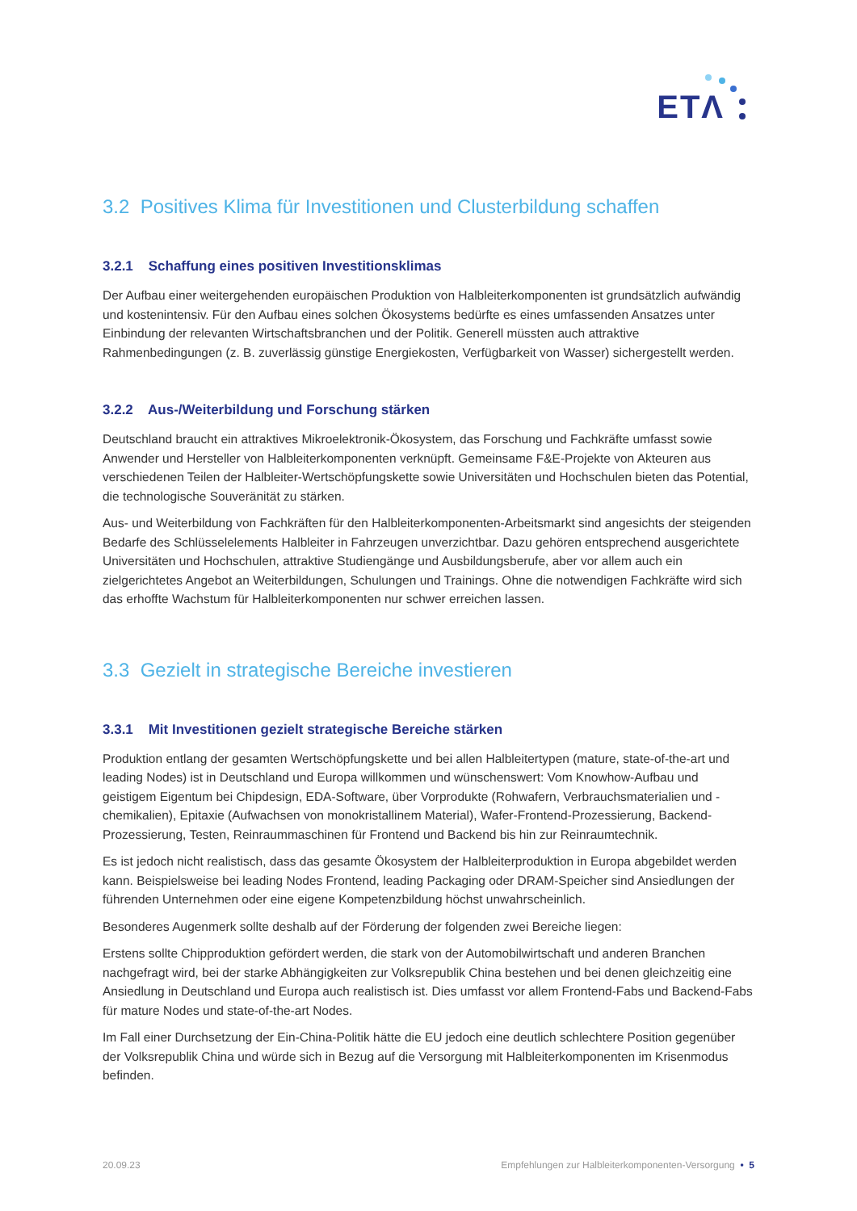ETΛ
3.2 Positives Klima für Investitionen und Clusterbildung schaffen
3.2.1 Schaffung eines positiven Investitionsklimas
Der Aufbau einer weitergehenden europäischen Produktion von Halbleiterkomponenten ist grundsätzlich aufwändig und kostenintensiv. Für den Aufbau eines solchen Ökosystems bedürfte es eines umfassenden Ansatzes unter Einbindung der relevanten Wirtschaftsbranchen und der Politik. Generell müssten auch attraktive Rahmenbedingungen (z. B. zuverlässig günstige Energiekosten, Verfügbarkeit von Wasser) sichergestellt werden.
3.2.2 Aus-/Weiterbildung und Forschung stärken
Deutschland braucht ein attraktives Mikroelektronik-Ökosystem, das Forschung und Fachkräfte umfasst sowie Anwender und Hersteller von Halbleiterkomponenten verknüpft. Gemeinsame F&E-Projekte von Akteuren aus verschiedenen Teilen der Halbleiter-Wertschöpfungskette sowie Universitäten und Hochschulen bieten das Potential, die technologische Souveränität zu stärken.
Aus- und Weiterbildung von Fachkräften für den Halbleiterkomponenten-Arbeitsmarkt sind angesichts der steigenden Bedarfe des Schlüsselelements Halbleiter in Fahrzeugen unverzichtbar. Dazu gehören entsprechend ausgerichtete Universitäten und Hochschulen, attraktive Studiengänge und Ausbildungsberufe, aber vor allem auch ein zielgerichtetes Angebot an Weiterbildungen, Schulungen und Trainings. Ohne die notwendigen Fachkräfte wird sich das erhoffte Wachstum für Halbleiterkomponenten nur schwer erreichen lassen.
3.3 Gezielt in strategische Bereiche investieren
3.3.1 Mit Investitionen gezielt strategische Bereiche stärken
Produktion entlang der gesamten Wertschöpfungskette und bei allen Halbleitertypen (mature, state-of-the-art und leading Nodes) ist in Deutschland und Europa willkommen und wünschenswert: Vom Knowhow-Aufbau und geistigem Eigentum bei Chipdesign, EDA-Software, über Vorprodukte (Rohwafern, Verbrauchsmaterialien und -chemikalien), Epitaxie (Aufwachsen von monokristallinem Material), Wafer-Frontend-Prozessierung, Backend-Prozessierung, Testen, Reinraummaschinen für Frontend und Backend bis hin zur Reinraumtechnik.
Es ist jedoch nicht realistisch, dass das gesamte Ökosystem der Halbleiterproduktion in Europa abgebildet werden kann. Beispielsweise bei leading Nodes Frontend, leading Packaging oder DRAM-Speicher sind Ansiedlungen der führenden Unternehmen oder eine eigene Kompetenzbildung höchst unwahrscheinlich.
Besonderes Augenmerk sollte deshalb auf der Förderung der folgenden zwei Bereiche liegen:
Erstens sollte Chipproduktion gefördert werden, die stark von der Automobilwirtschaft und anderen Branchen nachgefragt wird, bei der starke Abhängigkeiten zur Volksrepublik China bestehen und bei denen gleichzeitig eine Ansiedlung in Deutschland und Europa auch realistisch ist. Dies umfasst vor allem Frontend-Fabs und Backend-Fabs für mature Nodes und state-of-the-art Nodes.
Im Fall einer Durchsetzung der Ein-China-Politik hätte die EU jedoch eine deutlich schlechtere Position gegenüber der Volksrepublik China und würde sich in Bezug auf die Versorgung mit Halbleiterkomponenten im Krisenmodus befinden.
20.09.23 Empfehlungen zur Halbleiterkomponenten-Versorgung • 5